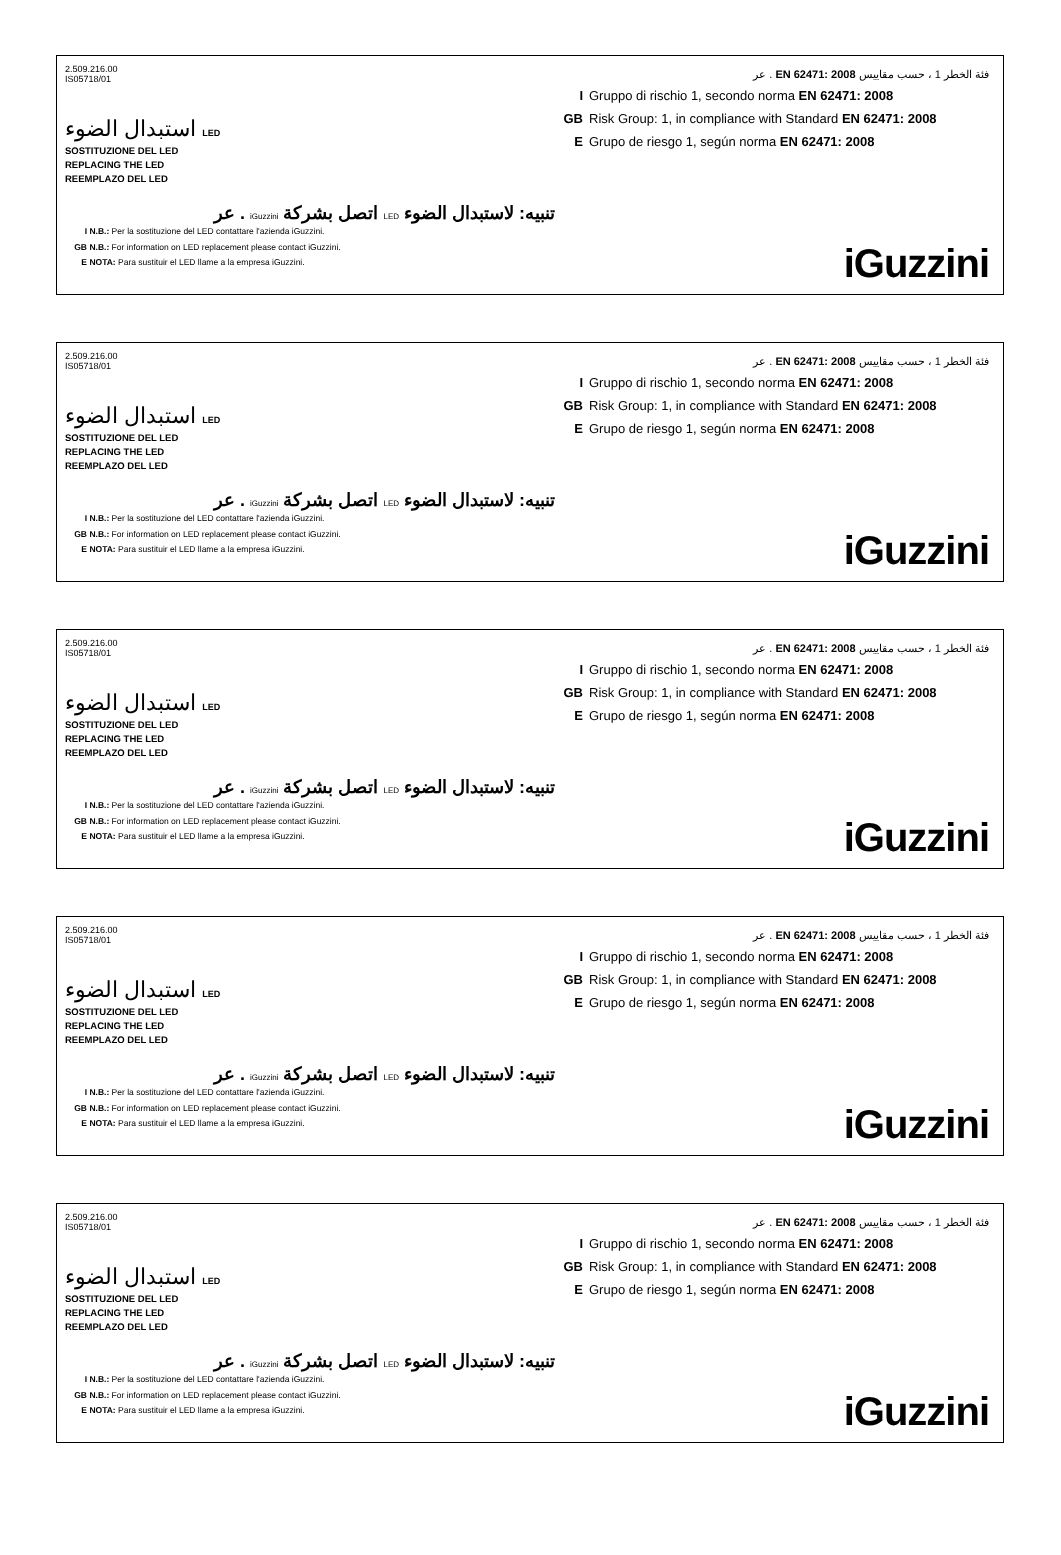2.509.216.00
IS05718/01
استبدال الضوء LED
SOSTITUZIONE DEL LED
REPLACING THE LED
REEMPLAZO DEL LED
تنبيه: لاستبدال الضوء LED اتصل بشركة iGuzzini . عر
I N.B.: Per la sostituzione del LED contattare l'azienda iGuzzini.
GB N.B.: For information on LED replacement please contact iGuzzini.
E NOTA: Para sustituir el LED llame a la empresa iGuzzini.
فئة الخطر 1 ، حسب مقاييس EN 62471: 2008 . عر
I Gruppo di rischio 1, secondo norma EN 62471: 2008
GB Risk Group: 1, in compliance with Standard EN 62471: 2008
E Grupo de riesgo 1, según norma EN 62471: 2008
iGuzzini
2.509.216.00
IS05718/01
استبدال الضوء LED
SOSTITUZIONE DEL LED
REPLACING THE LED
REEMPLAZO DEL LED
تنبيه: لاستبدال الضوء LED اتصل بشركة iGuzzini . عر
I N.B.: Per la sostituzione del LED contattare l'azienda iGuzzini.
GB N.B.: For information on LED replacement please contact iGuzzini.
E NOTA: Para sustituir el LED llame a la empresa iGuzzini.
فئة الخطر 1 ، حسب مقاييس EN 62471: 2008 . عر
I Gruppo di rischio 1, secondo norma EN 62471: 2008
GB Risk Group: 1, in compliance with Standard EN 62471: 2008
E Grupo de riesgo 1, según norma EN 62471: 2008
iGuzzini
2.509.216.00
IS05718/01
استبدال الضوء LED
SOSTITUZIONE DEL LED
REPLACING THE LED
REEMPLAZO DEL LED
تنبيه: لاستبدال الضوء LED اتصل بشركة iGuzzini . عر
I N.B.: Per la sostituzione del LED contattare l'azienda iGuzzini.
GB N.B.: For information on LED replacement please contact iGuzzini.
E NOTA: Para sustituir el LED llame a la empresa iGuzzini.
فئة الخطر 1 ، حسب مقاييس EN 62471: 2008 . عر
I Gruppo di rischio 1, secondo norma EN 62471: 2008
GB Risk Group: 1, in compliance with Standard EN 62471: 2008
E Grupo de riesgo 1, según norma EN 62471: 2008
iGuzzini
2.509.216.00
IS05718/01
استبدال الضوء LED
SOSTITUZIONE DEL LED
REPLACING THE LED
REEMPLAZO DEL LED
تنبيه: لاستبدال الضوء LED اتصل بشركة iGuzzini . عر
I N.B.: Per la sostituzione del LED contattare l'azienda iGuzzini.
GB N.B.: For information on LED replacement please contact iGuzzini.
E NOTA: Para sustituir el LED llame a la empresa iGuzzini.
فئة الخطر 1 ، حسب مقاييس EN 62471: 2008 . عر
I Gruppo di rischio 1, secondo norma EN 62471: 2008
GB Risk Group: 1, in compliance with Standard EN 62471: 2008
E Grupo de riesgo 1, según norma EN 62471: 2008
iGuzzini
2.509.216.00
IS05718/01
استبدال الضوء LED
SOSTITUZIONE DEL LED
REPLACING THE LED
REEMPLAZO DEL LED
تنبيه: لاستبدال الضوء LED اتصل بشركة iGuzzini . عر
I N.B.: Per la sostituzione del LED contattare l'azienda iGuzzini.
GB N.B.: For information on LED replacement please contact iGuzzini.
E NOTA: Para sustituir el LED llame a la empresa iGuzzini.
فئة الخطر 1 ، حسب مقاييس EN 62471: 2008 . عر
I Gruppo di rischio 1, secondo norma EN 62471: 2008
GB Risk Group: 1, in compliance with Standard EN 62471: 2008
E Grupo de riesgo 1, según norma EN 62471: 2008
iGuzzini